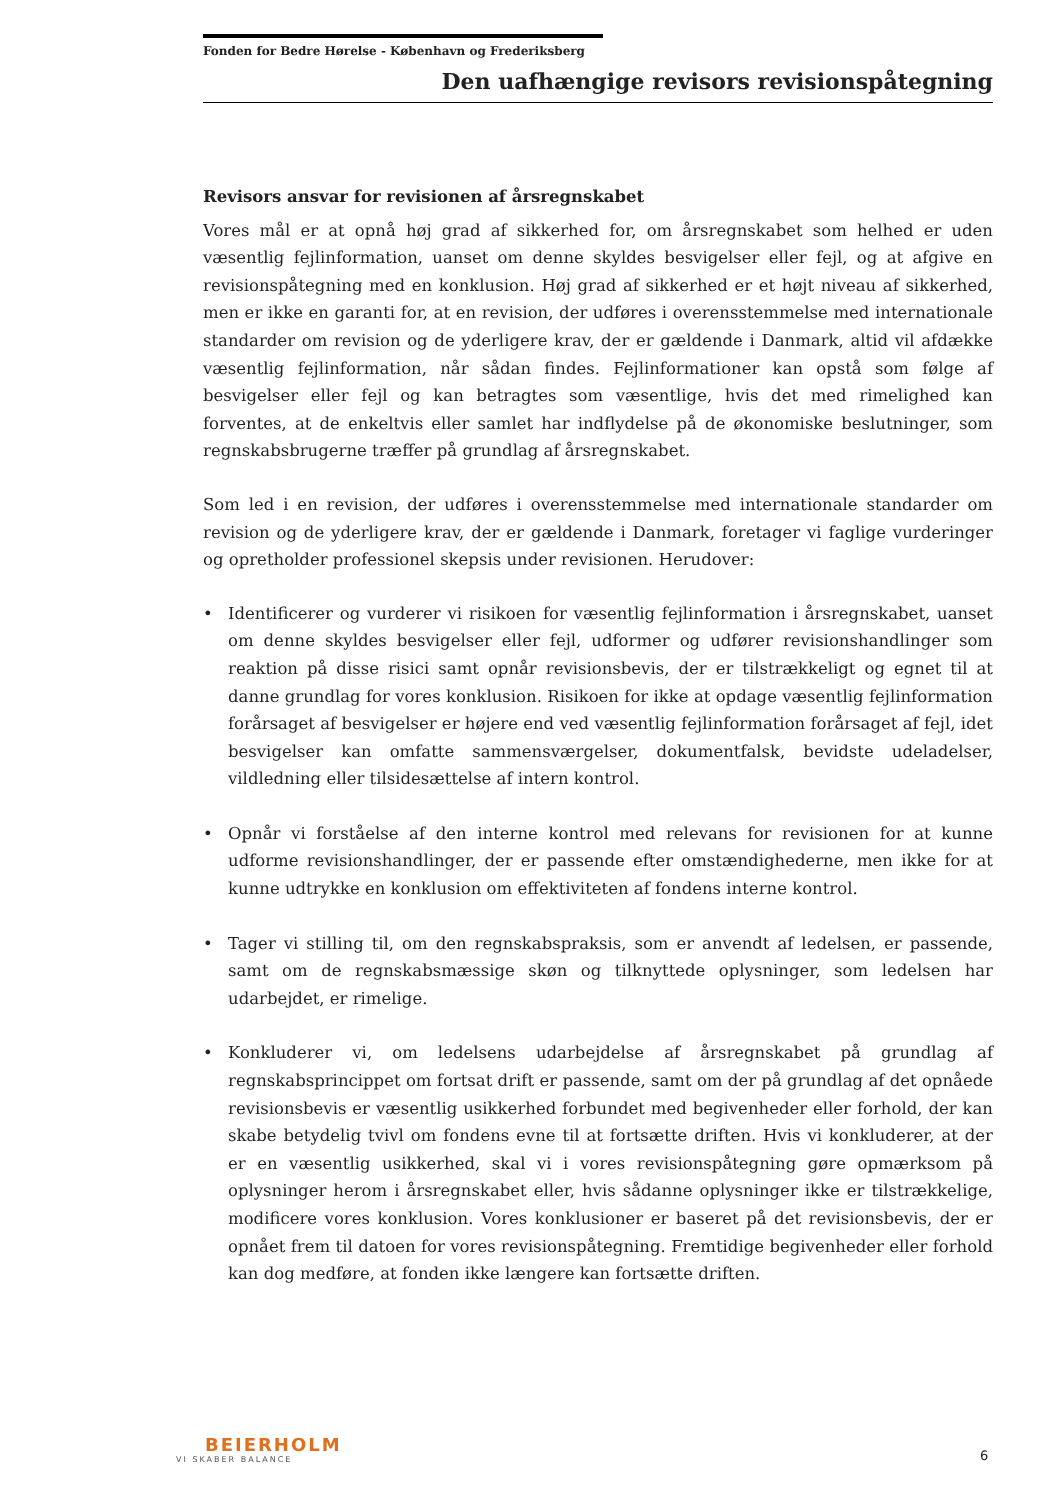Fonden for Bedre Hørelse - København og Frederiksberg
Den uafhængige revisors revisionspåtegning
Revisors ansvar for revisionen af årsregnskabet
Vores mål er at opnå høj grad af sikkerhed for, om årsregnskabet som helhed er uden væsentlig fejlinformation, uanset om denne skyldes besvigelser eller fejl, og at afgive en revisionspåtegning med en konklusion. Høj grad af sikkerhed er et højt niveau af sikkerhed, men er ikke en garanti for, at en revision, der udføres i overensstemmelse med internationale standarder om revision og de yderligere krav, der er gældende i Danmark, altid vil afdække væsentlig fejlinformation, når sådan findes. Fejlinformationer kan opstå som følge af besvigelser eller fejl og kan betragtes som væsentlige, hvis det med rimelighed kan forventes, at de enkeltvis eller samlet har indflydelse på de økonomiske beslutninger, som regnskabsbrugerne træffer på grundlag af årsregnskabet.
Som led i en revision, der udføres i overensstemmelse med internationale standarder om revision og de yderligere krav, der er gældende i Danmark, foretager vi faglige vurderinger og opretholder professionel skepsis under revisionen. Herudover:
• Identificerer og vurderer vi risikoen for væsentlig fejlinformation i årsregnskabet, uanset om denne skyldes besvigelser eller fejl, udformer og udfører revisionshandlinger som reaktion på disse risici samt opnår revisionsbevis, der er tilstrækkeligt og egnet til at danne grundlag for vores konklusion. Risikoen for ikke at opdage væsentlig fejlinformation forårsaget af besvigelser er højere end ved væsentlig fejlinformation forårsaget af fejl, idet besvigelser kan omfatte sammensværgelser, dokumentfalsk, bevidste udeladelser, vildledning eller tilsidesættelse af intern kontrol.
• Opnår vi forståelse af den interne kontrol med relevans for revisionen for at kunne udforme revisionshandlinger, der er passende efter omstændighederne, men ikke for at kunne udtrykke en konklusion om effektiviteten af fondens interne kontrol.
• Tager vi stilling til, om den regnskabspraksis, som er anvendt af ledelsen, er passende, samt om de regnskabsmæssige skøn og tilknyttede oplysninger, som ledelsen har udarbejdet, er rimelige.
• Konkluderer vi, om ledelsens udarbejdelse af årsregnskabet på grundlag af regnskabsprincippet om fortsat drift er passende, samt om der på grundlag af det opnåede revisionsbevis er væsentlig usikkerhed forbundet med begivenheder eller forhold, der kan skabe betydelig tvivl om fondens evne til at fortsætte driften. Hvis vi konkluderer, at der er en væsentlig usikkerhed, skal vi i vores revisionspåtegning gøre opmærksom på oplysninger herom i årsregnskabet eller, hvis sådanne oplysninger ikke er tilstrækkelige, modificere vores konklusion. Vores konklusioner er baseret på det revisionsbevis, der er opnået frem til datoen for vores revisionspåtegning. Fremtidige begivenheder eller forhold kan dog medføre, at fonden ikke længere kan fortsætte driften.
BEIERHOLM
VI SKABER BALANCE
6